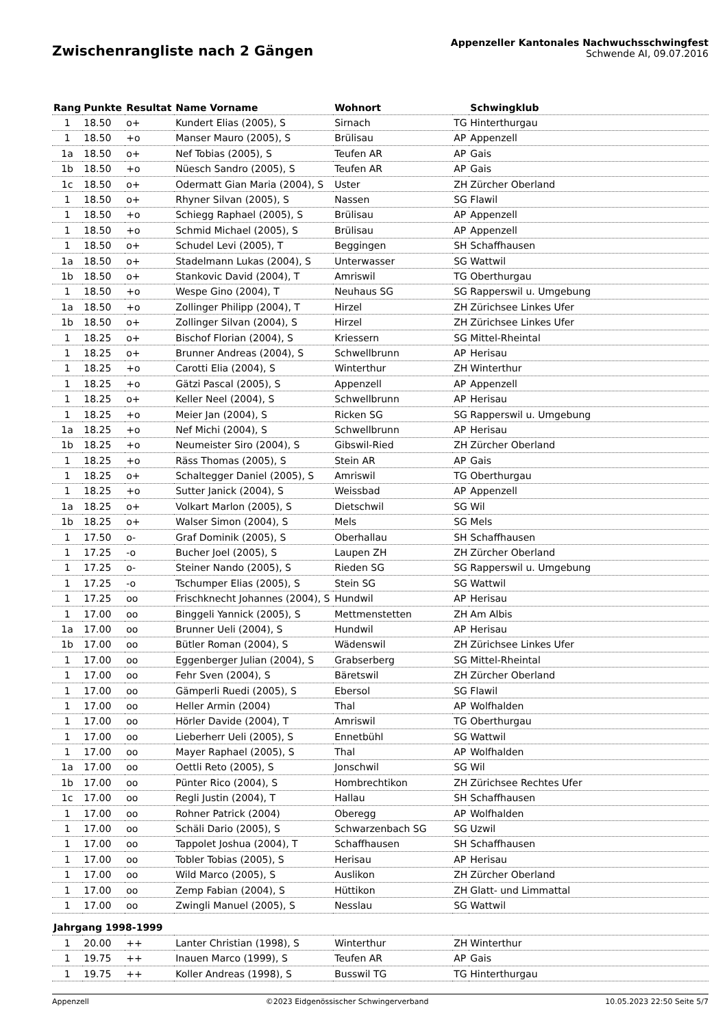Zwischenrangliste nach 2 Gängen
Appenzeller Kantonales Nachwuchsschwingfest
Schwende AI, 09.07.2016
| Rang | Punkte | Resultat | Name Vorname | Wohnort | | Schwingklub |
| --- | --- | --- | --- | --- | --- | --- |
| 1 | 18.50 | o+ | Kundert Elias (2005), S | Sirnach | TG | Hinterthurgau |
| 1 | 18.50 | +o | Manser Mauro (2005), S | Brülisau | AP | Appenzell |
| 1a | 18.50 | o+ | Nef Tobias (2005), S | Teufen AR | AP | Gais |
| 1b | 18.50 | +o | Nüesch Sandro (2005), S | Teufen AR | AP | Gais |
| 1c | 18.50 | o+ | Odermatt Gian Maria (2004), S | Uster | ZH | Zürcher Oberland |
| 1 | 18.50 | o+ | Rhyner Silvan (2005), S | Nassen | SG | Flawil |
| 1 | 18.50 | +o | Schiegg Raphael (2005), S | Brülisau | AP | Appenzell |
| 1 | 18.50 | +o | Schmid Michael (2005), S | Brülisau | AP | Appenzell |
| 1 | 18.50 | o+ | Schudel Levi (2005), T | Beggingen | SH | Schaffhausen |
| 1a | 18.50 | o+ | Stadelmann Lukas (2004), S | Unterwasser | SG | Wattwil |
| 1b | 18.50 | o+ | Stankovic David (2004), T | Amriswil | TG | Oberthurgau |
| 1 | 18.50 | +o | Wespe Gino (2004), T | Neuhaus SG | SG | Rapperswil u. Umgebung |
| 1a | 18.50 | +o | Zollinger Philipp (2004), T | Hirzel | ZH | Zürichsee Linkes Ufer |
| 1b | 18.50 | o+ | Zollinger Silvan (2004), S | Hirzel | ZH | Zürichsee Linkes Ufer |
| 1 | 18.25 | o+ | Bischof Florian (2004), S | Kriessern | SG | Mittel-Rheintal |
| 1 | 18.25 | o+ | Brunner Andreas (2004), S | Schwellbrunn | AP | Herisau |
| 1 | 18.25 | +o | Carotti Elia (2004), S | Winterthur | ZH | Winterthur |
| 1 | 18.25 | +o | Gätzi Pascal (2005), S | Appenzell | AP | Appenzell |
| 1 | 18.25 | o+ | Keller Neel (2004), S | Schwellbrunn | AP | Herisau |
| 1 | 18.25 | +o | Meier Jan (2004), S | Ricken SG | SG | Rapperswil u. Umgebung |
| 1a | 18.25 | +o | Nef Michi (2004), S | Schwellbrunn | AP | Herisau |
| 1b | 18.25 | +o | Neumeister Siro (2004), S | Gibswil-Ried | ZH | Zürcher Oberland |
| 1 | 18.25 | +o | Räss Thomas (2005), S | Stein AR | AP | Gais |
| 1 | 18.25 | o+ | Schaltegger Daniel (2005), S | Amriswil | TG | Oberthurgau |
| 1 | 18.25 | +o | Sutter Janick (2004), S | Weissbad | AP | Appenzell |
| 1a | 18.25 | o+ | Volkart Marlon (2005), S | Dietschwil | SG | Wil |
| 1b | 18.25 | o+ | Walser Simon (2004), S | Mels | SG | Mels |
| 1 | 17.50 | o- | Graf Dominik (2005), S | Oberhallau | SH | Schaffhausen |
| 1 | 17.25 | -o | Bucher Joel (2005), S | Laupen ZH | ZH | Zürcher Oberland |
| 1 | 17.25 | o- | Steiner Nando (2005), S | Rieden SG | SG | Rapperswil u. Umgebung |
| 1 | 17.25 | -o | Tschumper Elias (2005), S | Stein SG | SG | Wattwil |
| 1 | 17.25 | oo | Frischknecht Johannes (2004), S | Hundwil | AP | Herisau |
| 1 | 17.00 | oo | Binggeli Yannick (2005), S | Mettmenstetten | ZH | Am Albis |
| 1a | 17.00 | oo | Brunner Ueli (2004), S | Hundwil | AP | Herisau |
| 1b | 17.00 | oo | Bütler Roman (2004), S | Wädenswil | ZH | Zürichsee Linkes Ufer |
| 1 | 17.00 | oo | Eggenberger Julian (2004), S | Grabserberg | SG | Mittel-Rheintal |
| 1 | 17.00 | oo | Fehr Sven (2004), S | Bäretswil | ZH | Zürcher Oberland |
| 1 | 17.00 | oo | Gämperli Ruedi (2005), S | Ebersol | SG | Flawil |
| 1 | 17.00 | oo | Heller Armin (2004) | Thal | AP | Wolfhalden |
| 1 | 17.00 | oo | Hörler Davide (2004), T | Amriswil | TG | Oberthurgau |
| 1 | 17.00 | oo | Lieberherr Ueli (2005), S | Ennetbühl | SG | Wattwil |
| 1 | 17.00 | oo | Mayer Raphael (2005), S | Thal | AP | Wolfhalden |
| 1a | 17.00 | oo | Oettli Reto (2005), S | Jonschwil | SG | Wil |
| 1b | 17.00 | oo | Pünter Rico (2004), S | Hombrechtikon | ZH | Zürichsee Rechtes Ufer |
| 1c | 17.00 | oo | Regli Justin (2004), T | Hallau | SH | Schaffhausen |
| 1 | 17.00 | oo | Rohner Patrick (2004) | Oberegg | AP | Wolfhalden |
| 1 | 17.00 | oo | Schäli Dario (2005), S | Schwarzenbach SG | SG | Uzwil |
| 1 | 17.00 | oo | Tappolet Joshua (2004), T | Schaffhausen | SH | Schaffhausen |
| 1 | 17.00 | oo | Tobler Tobias (2005), S | Herisau | AP | Herisau |
| 1 | 17.00 | oo | Wild Marco (2005), S | Auslikon | ZH | Zürcher Oberland |
| 1 | 17.00 | oo | Zemp Fabian (2004), S | Hüttikon | ZH | Glatt- und Limmattal |
| 1 | 17.00 | oo | Zwingli Manuel (2005), S | Nesslau | SG | Wattwil |
| Jahrgang 1998-1999 | | | | | | |
| 1 | 20.00 | ++ | Lanter Christian (1998), S | Winterthur | ZH | Winterthur |
| 1 | 19.75 | ++ | Inauen Marco (1999), S | Teufen AR | AP | Gais |
| 1 | 19.75 | ++ | Koller Andreas (1998), S | Busswil TG | TG | Hinterthurgau |
Appenzell ©2023 Eidgenössischer Schwingerverband 10.05.2023 22:50 Seite 5/7